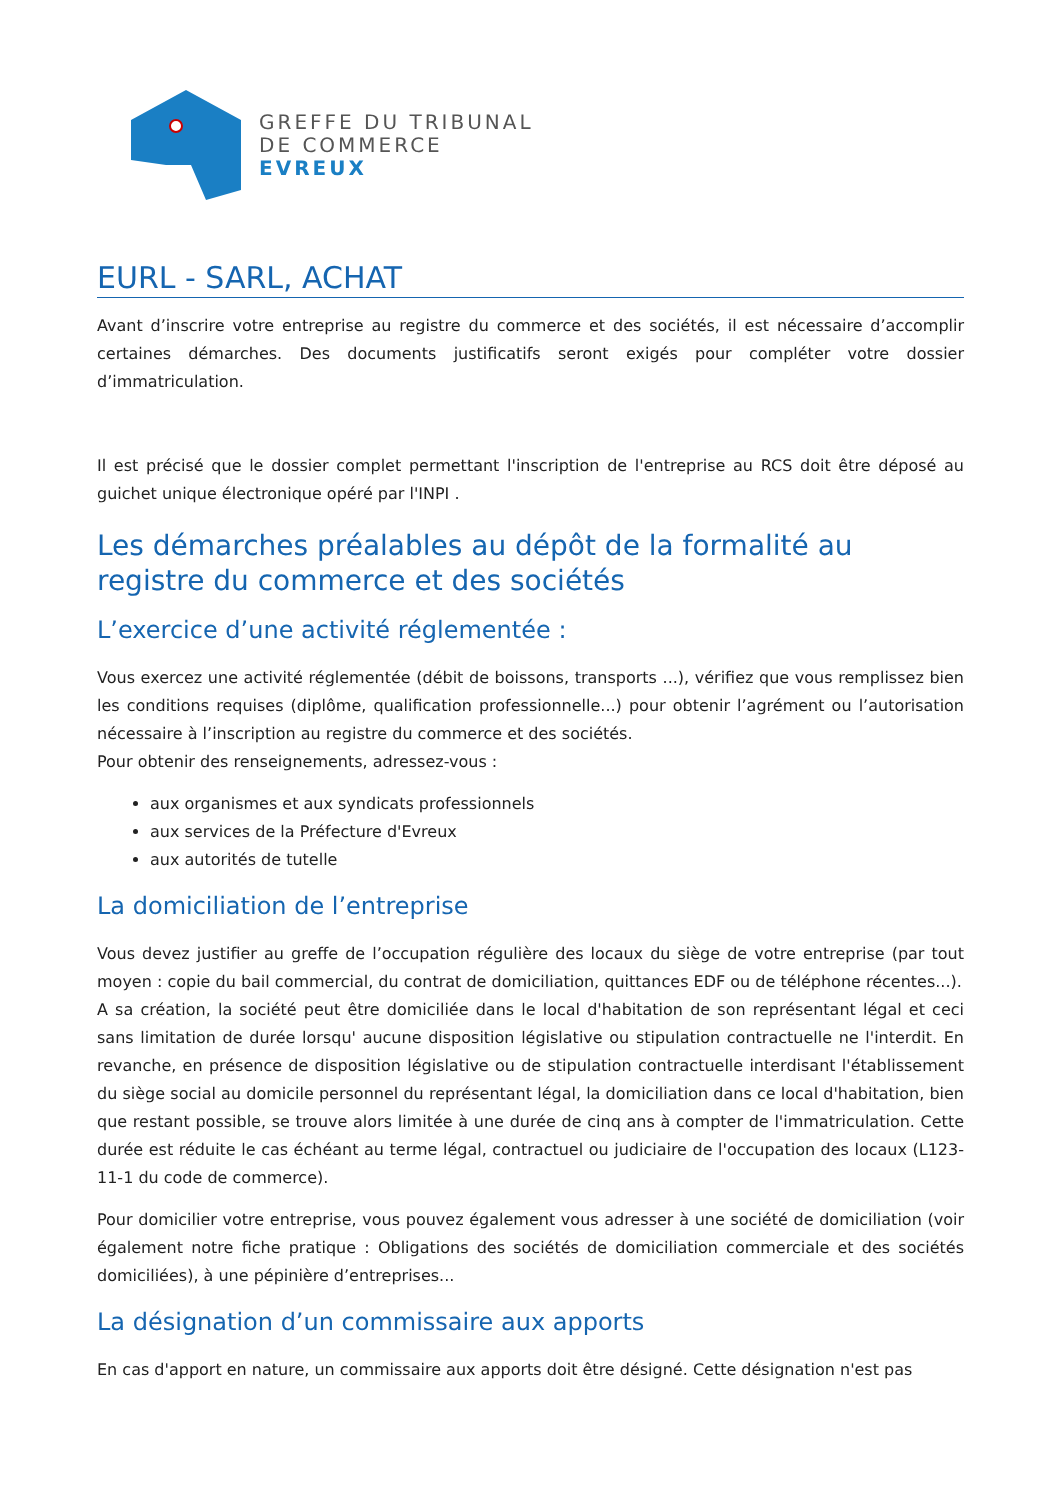GREFFE DU TRIBUNAL
DE COMMERCE
EVREUX
EURL - SARL, ACHAT
Avant d’inscrire votre entreprise au registre du commerce et des sociétés, il est nécessaire d’accomplir certaines démarches. Des documents justificatifs seront exigés pour compléter votre dossier d’immatriculation.
Il est précisé que le dossier complet permettant l'inscription de l'entreprise au RCS doit être déposé au guichet unique électronique opéré par l'INPI .
Les démarches préalables au dépôt de la formalité au registre du commerce et des sociétés
L’exercice d’une activité réglementée :
Vous exercez une activité réglementée (débit de boissons, transports ...), vérifiez que vous remplissez bien les conditions requises (diplôme, qualification professionnelle...) pour obtenir l’agrément ou l’autorisation nécessaire à l’inscription au registre du commerce et des sociétés.
Pour obtenir des renseignements, adressez-vous :
aux organismes et aux syndicats professionnels
aux services de la Préfecture d'Evreux
aux autorités de tutelle
La domiciliation de l’entreprise
Vous devez justifier au greffe de l’occupation régulière des locaux du siège de votre entreprise (par tout moyen : copie du bail commercial, du contrat de domiciliation, quittances EDF ou de téléphone récentes...).
A sa création, la société peut être domiciliée dans le local d'habitation de son représentant légal et ceci sans limitation de durée lorsqu' aucune disposition législative ou stipulation contractuelle ne l'interdit. En revanche, en présence de disposition législative ou de stipulation contractuelle interdisant l'établissement du siège social au domicile personnel du représentant légal, la domiciliation dans ce local d'habitation, bien que restant possible, se trouve alors limitée à une durée de cinq ans à compter de l'immatriculation. Cette durée est réduite le cas échéant au terme légal, contractuel ou judiciaire de l'occupation des locaux (L123-11-1 du code de commerce).
Pour domicilier votre entreprise, vous pouvez également vous adresser à une société de domiciliation (voir également notre fiche pratique : Obligations des sociétés de domiciliation commerciale et des sociétés domiciliées), à une pépinière d’entreprises...
La désignation d’un commissaire aux apports
En cas d'apport en nature, un commissaire aux apports doit être désigné. Cette désignation n'est pas